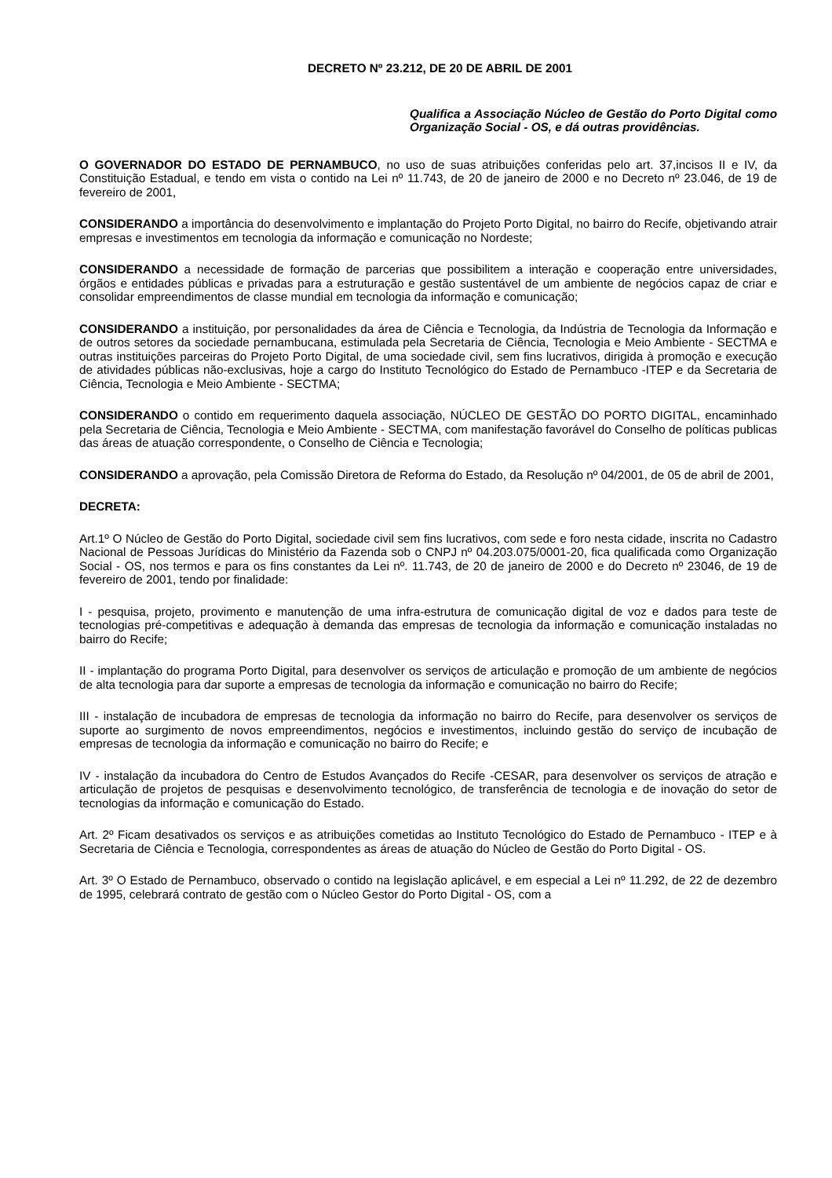DECRETO Nº 23.212, DE 20 DE ABRIL DE 2001
Qualifica a Associação Núcleo de Gestão do Porto Digital como Organização Social - OS, e dá outras providências.
O GOVERNADOR DO ESTADO DE PERNAMBUCO, no uso de suas atribuições conferidas pelo art. 37,incisos II e IV, da Constituição Estadual, e tendo em vista o contido na Lei nº 11.743, de 20 de janeiro de 2000 e no Decreto nº 23.046, de 19 de fevereiro de 2001,
CONSIDERANDO a importância do desenvolvimento e implantação do Projeto Porto Digital, no bairro do Recife, objetivando atrair empresas e investimentos em tecnologia da informação e comunicação no Nordeste;
CONSIDERANDO a necessidade de formação de parcerias que possibilitem a interação e cooperação entre universidades, órgãos e entidades públicas e privadas para a estruturação e gestão sustentável de um ambiente de negócios capaz de criar e consolidar empreendimentos de classe mundial em tecnologia da informação e comunicação;
CONSIDERANDO a instituição, por personalidades da área de Ciência e Tecnologia, da Indústria de Tecnologia da Informação e de outros setores da sociedade pernambucana, estimulada pela Secretaria de Ciência, Tecnologia e Meio Ambiente - SECTMA e outras instituições parceiras do Projeto Porto Digital, de uma sociedade civil, sem fins lucrativos, dirigida à promoção e execução de atividades públicas não-exclusivas, hoje a cargo do Instituto Tecnológico do Estado de Pernambuco -ITEP e da Secretaria de Ciência, Tecnologia e Meio Ambiente - SECTMA;
CONSIDERANDO o contido em requerimento daquela associação, NÚCLEO DE GESTÃO DO PORTO DIGITAL, encaminhado pela Secretaria de Ciência, Tecnologia e Meio Ambiente - SECTMA, com manifestação favorável do Conselho de políticas publicas das áreas de atuação correspondente, o Conselho de Ciência e Tecnologia;
CONSIDERANDO a aprovação, pela Comissão Diretora de Reforma do Estado, da Resolução nº 04/2001, de 05 de abril de 2001,
DECRETA:
Art.1º O Núcleo de Gestão do Porto Digital, sociedade civil sem fins lucrativos, com sede e foro nesta cidade, inscrita no Cadastro Nacional de Pessoas Jurídicas do Ministério da Fazenda sob o CNPJ nº 04.203.075/0001-20, fica qualificada como Organização Social - OS, nos termos e para os fins constantes da Lei nº. 11.743, de 20 de janeiro de 2000 e do Decreto nº 23046, de 19 de fevereiro de 2001, tendo por finalidade:
I - pesquisa, projeto, provimento e manutenção de uma infra-estrutura de comunicação digital de voz e dados para teste de tecnologias pré-competitivas e adequação à demanda das empresas de tecnologia da informação e comunicação instaladas no bairro do Recife;
II - implantação do programa Porto Digital, para desenvolver os serviços de articulação e promoção de um ambiente de negócios de alta tecnologia para dar suporte a empresas de tecnologia da informação e comunicação no bairro do Recife;
III - instalação de incubadora de empresas de tecnologia da informação no bairro do Recife, para desenvolver os serviços de suporte ao surgimento de novos empreendimentos, negócios e investimentos, incluindo gestão do serviço de incubação de empresas de tecnologia da informação e comunicação no bairro do Recife; e
IV - instalação da incubadora do Centro de Estudos Avançados do Recife -CESAR, para desenvolver os serviços de atração e articulação de projetos de pesquisas e desenvolvimento tecnológico, de transferência de tecnologia e de inovação do setor de tecnologias da informação e comunicação do Estado.
Art. 2º Ficam desativados os serviços e as atribuições cometidas ao Instituto Tecnológico do Estado de Pernambuco - ITEP e à Secretaria de Ciência e Tecnologia, correspondentes as áreas de atuação do Núcleo de Gestão do Porto Digital - OS.
Art. 3º O Estado de Pernambuco, observado o contido na legislação aplicável, e em especial a Lei nº 11.292, de 22 de dezembro de 1995, celebrará contrato de gestão com o Núcleo Gestor do Porto Digital - OS, com a